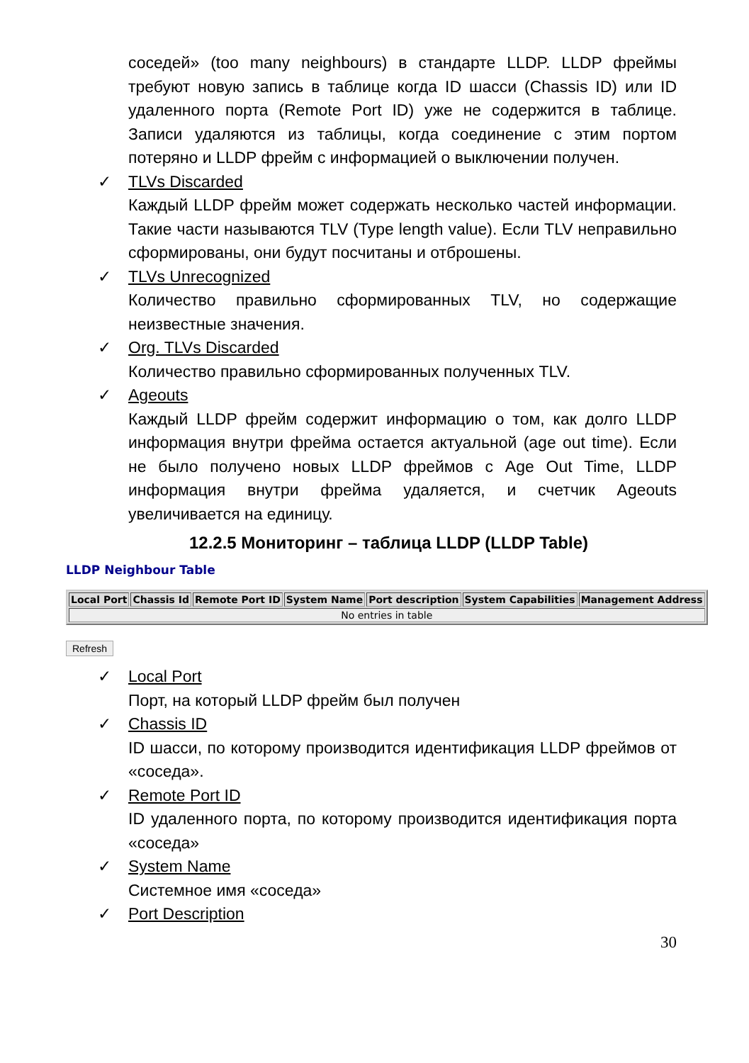соседей» (too many neighbours) в стандарте LLDP. LLDP фреймы требуют новую запись в таблице когда ID шасси (Chassis ID) или ID удаленного порта (Remote Port ID) уже не содержится в таблице. Записи удаляются из таблицы, когда соединение с этим портом потеряно и LLDP фрейм с информацией о выключении получен.
✓ TLVs Discarded
Каждый LLDP фрейм может содержать несколько частей информации. Такие части называются TLV (Type length value). Если TLV неправильно сформированы, они будут посчитаны и отброшены.
✓ TLVs Unrecognized
Количество правильно сформированных TLV, но содержащие неизвестные значения.
✓ Org. TLVs Discarded
Количество правильно сформированных полученных TLV.
✓ Ageouts
Каждый LLDP фрейм содержит информацию о том, как долго LLDP информация внутри фрейма остается актуальной (age out time). Если не было получено новых LLDP фреймов с Age Out Time, LLDP информация внутри фрейма удаляется, и счетчик Ageouts увеличивается на единицу.
12.2.5 Мониторинг – таблица LLDP (LLDP Table)
LLDP Neighbour Table
| Local Port | Chassis Id | Remote Port ID | System Name | Port description | System Capabilities | Management Address |
| --- | --- | --- | --- | --- | --- | --- |
| No entries in table | | | | | | |
Refresh
✓ Local Port
Порт, на который LLDP фрейм был получен
✓ Chassis ID
ID шасси, по которому производится идентификация LLDP фреймов от «соседа».
✓ Remote Port ID
ID удаленного порта, по которому производится идентификация порта «соседа»
✓ System Name
Системное имя «соседа»
✓ Port Description
30